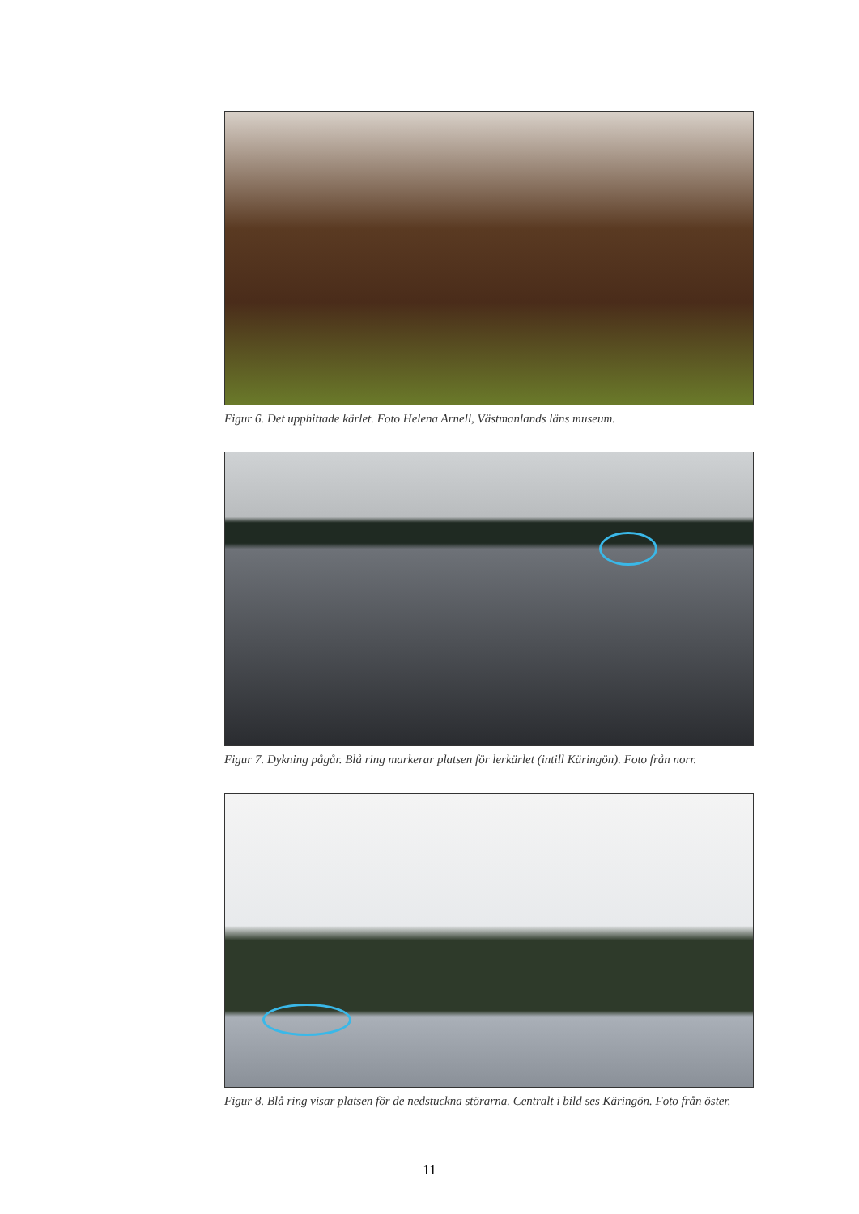Figur 6. Det upphittade kärlet. Foto Helena Arnell, Västmanlands läns museum.
Figur 7. Dykning pågår. Blå ring markerar platsen för lerkärlet (intill Käringön). Foto från norr.
Figur 8. Blå ring visar platsen för de nedstuckna störarna. Centralt i bild ses Käringön. Foto från öster.
11